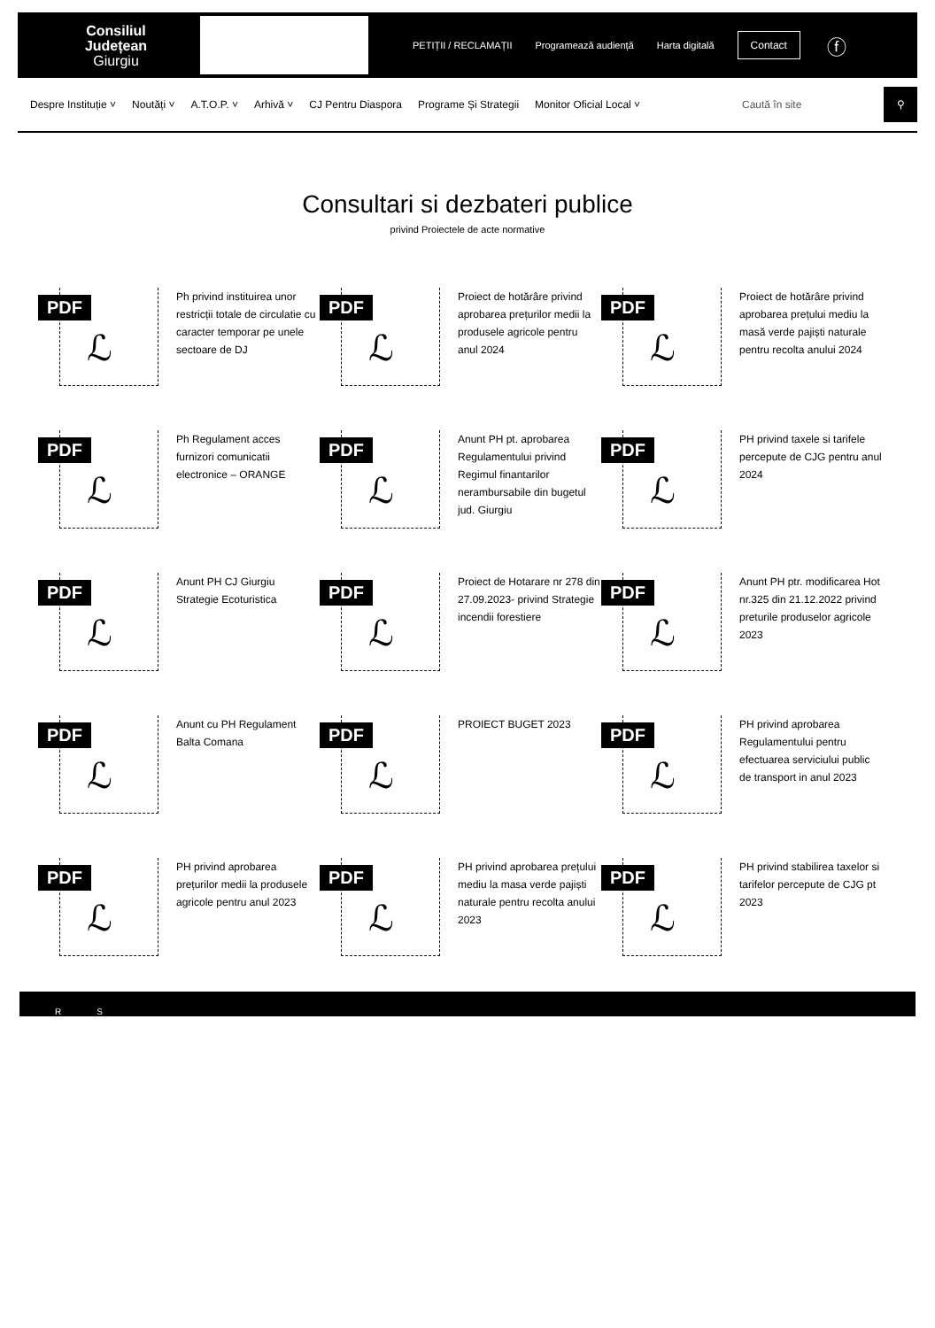Consiliul
Județean
Giurgiu
PETIȚII / RECLAMAȚII Programează audiență Harta digitală Contact ⓕ
Despre Instituție ˅ Noutăți ˅ A.T.O.P. ˅ Arhivă ˅ CJ Pentru Diaspora Programe Și Strategii Monitor Oficial Local ˅
Caută în site
⚲
Consultari si dezbateri publice
privind Proiectele de acte normative
PDF
ℒ
Ph privind instituirea unor restricții totale de circulatie cu caracter temporar pe unele sectoare de DJ
PDF
ℒ
Proiect de hotărâre privind aprobarea prețurilor medii la produsele agricole pentru anul 2024
PDF
ℒ
Proiect de hotărâre privind aprobarea prețului mediu la masă verde pajiști naturale pentru recolta anului 2024
PDF
ℒ
Ph Regulament acces furnizori comunicatii electronice – ORANGE
PDF
ℒ
Anunt PH pt. aprobarea Regulamentului privind Regimul finantarilor nerambursabile din bugetul jud. Giurgiu
PDF
ℒ
PH privind taxele si tarifele percepute de CJG pentru anul 2024
PDF
ℒ
Anunt PH CJ Giurgiu Strategie Ecoturistica
PDF
ℒ
Proiect de Hotarare nr 278 din 27.09.2023- privind Strategie incendii forestiere
PDF
ℒ
Anunt PH ptr. modificarea Hot nr.325 din 21.12.2022 privind preturile produselor agricole 2023
PDF
ℒ
Anunt cu PH Regulament Balta Comana
PDF
ℒ
PROIECT BUGET 2023
PDF
ℒ
PH privind aprobarea Regulamentului pentru efectuarea serviciului public de transport in anul 2023
PDF
ℒ
PH privind aprobarea prețurilor medii la produsele agricole pentru anul 2023
PDF
ℒ
PH privind aprobarea prețului mediu la masa verde pajiști naturale pentru recolta anului 2023
PDF
ℒ
PH privind stabilirea taxelor si tarifelor percepute de CJG pt 2023
R S